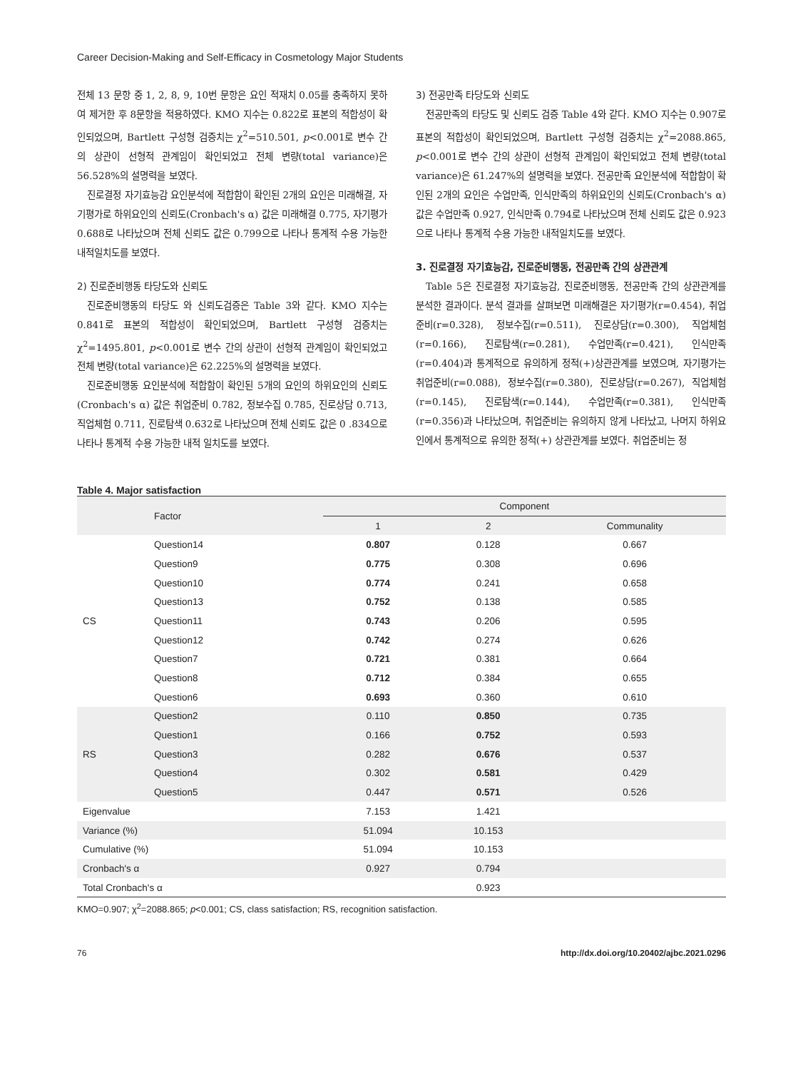Career Decision-Making and Self-Efficacy in Cosmetology Major Students
전체 13 문항 중 1, 2, 8, 9, 10번 문항은 요인 적재치 0.05를 충족하지 못하여 제거한 후 8문항을 적용하였다. KMO 지수는 0.822로 표본의 적합성이 확인되었으며, Bartlett 구성형 검증치는 χ<sup>2</sup>=510.501, p<0.001로 변수 간의 상관이 선형적 관계임이 확인되었고 전체 변량(total variance)은 56.528%의 설명력을 보였다.
진로결정 자기효능감 요인분석에 적합함이 확인된 2개의 요인은 미래해결, 자기평가로 하위요인의 신뢰도(Cronbach's α) 값은 미래해결 0.775, 자기평가 0.688로 나타났으며 전체 신뢰도 값은 0.799으로 나타나 통계적 수용 가능한 내적일치도를 보였다.
2) 진로준비행동 타당도와 신뢰도
진로준비행동의 타당도 와 신뢰도검증은 Table 3와 같다. KMO 지수는 0.841로 표본의 적합성이 확인되었으며, Bartlett 구성형 검증치는 χ<sup>2</sup>=1495.801, p<0.001로 변수 간의 상관이 선형적 관계임이 확인되었고 전체 변량(total variance)은 62.225%의 설명력을 보였다.
진로준비행동 요인분석에 적합함이 확인된 5개의 요인의 하위요인의 신뢰도(Cronbach's α) 값은 취업준비 0.782, 정보수집 0.785, 진로상담 0.713, 직업체험 0.711, 진로탐색 0.632로 나타났으며 전체 신뢰도 값은 0 .834으로 나타나 통계적 수용 가능한 내적 일치도를 보였다.
3) 전공만족 타당도와 신뢰도
전공만족의 타당도 및 신뢰도 검증 Table 4와 같다. KMO 지수는 0.907로 표본의 적합성이 확인되었으며, Bartlett 구성형 검증치는 χ<sup>2</sup>=2088.865, p<0.001로 변수 간의 상관이 선형적 관계임이 확인되었고 전체 변량(total variance)은 61.247%의 설명력을 보였다. 전공만족 요인분석에 적합함이 확인된 2개의 요인은 수업만족, 인식만족의 하위요인의 신뢰도(Cronbach's α) 값은 수업만족 0.927, 인식만족 0.794로 나타났으며 전체 신뢰도 값은 0.923으로 나타나 통계적 수용 가능한 내적일치도를 보였다.
3. 진로결정 자기효능감, 진로준비행동, 전공만족 간의 상관관계
Table 5은 진로결정 자기효능감, 진로준비행동, 전공만족 간의 상관관계를 분석한 결과이다. 분석 결과를 살펴보면 미래해결은 자기평가(r=0.454), 취업준비(r=0.328), 정보수집(r=0.511), 진로상담(r=0.300), 직업체험(r=0.166), 진로탐색(r=0.281), 수업만족(r=0.421), 인식만족(r=0.404)과 통계적으로 유의하게 정적(+)상관관계를 보였으며, 자기평가는 취업준비(r=0.088), 정보수집(r=0.380), 진로상담(r=0.267), 직업체험(r=0.145), 진로탐색(r=0.144), 수업만족(r=0.381), 인식만족(r=0.356)과 나타났으며, 취업준비는 유의하지 않게 나타났고, 나머지 하위요인에서 통계적으로 유의한 정적(+) 상관관계를 보였다. 취업준비는 정
Table 4. Major satisfaction
| | Factor | Component | | |
| --- | --- | --- | --- | --- |
| | | 1 | 2 | Communality |
| CS | Question14 | 0.807 | 0.128 | 0.667 |
| | Question9 | 0.775 | 0.308 | 0.696 |
| | Question10 | 0.774 | 0.241 | 0.658 |
| | Question13 | 0.752 | 0.138 | 0.585 |
| | Question11 | 0.743 | 0.206 | 0.595 |
| | Question12 | 0.742 | 0.274 | 0.626 |
| | Question7 | 0.721 | 0.381 | 0.664 |
| | Question8 | 0.712 | 0.384 | 0.655 |
| | Question6 | 0.693 | 0.360 | 0.610 |
| RS | Question2 | 0.110 | 0.850 | 0.735 |
| | Question1 | 0.166 | 0.752 | 0.593 |
| | Question3 | 0.282 | 0.676 | 0.537 |
| | Question4 | 0.302 | 0.581 | 0.429 |
| | Question5 | 0.447 | 0.571 | 0.526 |
| Eigenvalue | | 7.153 | 1.421 | |
| Variance (%) | | 51.094 | 10.153 | |
| Cumulative (%) | | 51.094 | 10.153 | |
| Cronbach's α | | 0.927 | 0.794 | |
| Total Cronbach's α | | | 0.923 | |
KMO=0.907; χ<sup>2</sup>=2088.865; p<0.001; CS, class satisfaction; RS, recognition satisfaction.
76 http://dx.doi.org/10.20402/ajbc.2021.0296